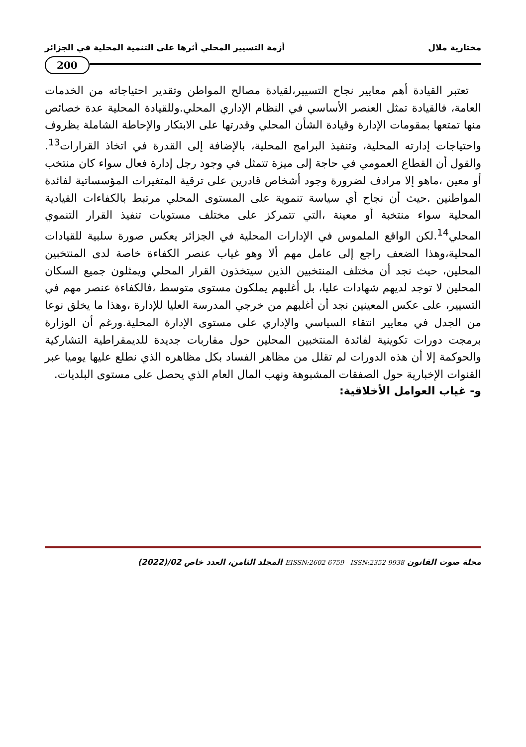مختارية ملال أزمة التسيير المحلي أثرها على التنمية المحلية في الجزائر
200
تعتبر القيادة أهم معايير نجاح التسيير،لقيادة مصالح المواطن وتقدير احتياجاته من الخدمات العامة، فالقيادة تمثل العنصر الأساسي في النظام الإداري المحلي.وللقيادة المحلية عدة خصائص منها تمتعها بمقومات الإدارة وقيادة الشأن المحلي وقدرتها على الابتكار والإحاطة الشاملة بظروف واحتياجات إدارته المحلية، وتنفيذ البرامج المحلية، بالإضافة إلى القدرة في اتخاذ القرارات<sup>13</sup>. والقول أن القطاع العمومي في حاجة إلى ميزة تتمثل في وجود رجل إدارة فعال سواء كان منتخب أو معين ،ماهو إلا مرادف لضرورة وجود أشخاص قادرين على ترقية المتغيرات المؤسساتية لفائدة المواطنين .حيث أن نجاح أي سياسة تنموية على المستوى المحلي مرتبط بالكفاءات القيادية المحلية سواء منتخبة أو معينة ،التي تتمركز على مختلف مستويات تنفيذ القرار التنموي المحلي<sup>14</sup>.لكن الواقع الملموس في الإدارات المحلية في الجزائر يعكس صورة سلبية للقيادات المحلية،وهذا الضعف راجع إلى عامل مهم ألا وهو غياب عنصر الكفاءة خاصة لدى المنتخبين المحلين، حيث نجد أن مختلف المنتخبين الذين سيتخذون القرار المحلي ويمثلون جميع السكان المحلين لا توجد لديهم شهادات عليا، بل أغلبهم يملكون مستوى متوسط ،فالكفاءة عنصر مهم في التسيير، على عكس المعينين نجد أن أغلبهم من خرجي المدرسة العليا للإدارة ،وهذا ما يخلق نوعا من الجدل في معايير انتقاء السياسي والإداري على مستوى الإدارة المحلية.ورغم أن الوزارة برمجت دورات تكوينية لفائدة المنتخبين المحلين حول مقاربات جديدة للديمقراطية التشاركية والحوكمة إلا أن هذه الدورات لم تقلل من مظاهر الفساد بكل مظاهره الذي نطلع عليها يوميا عبر القنوات الإخبارية حول الصفقات المشبوهة ونهب المال العام الذي يحصل على مستوى البلديات.
و- غياب العوامل الأخلاقية:
مجلة صوت القانون EISSN:2602-6759 - ISSN:2352-9938 المجلد الثامن، العدد خاص 02/(2022)